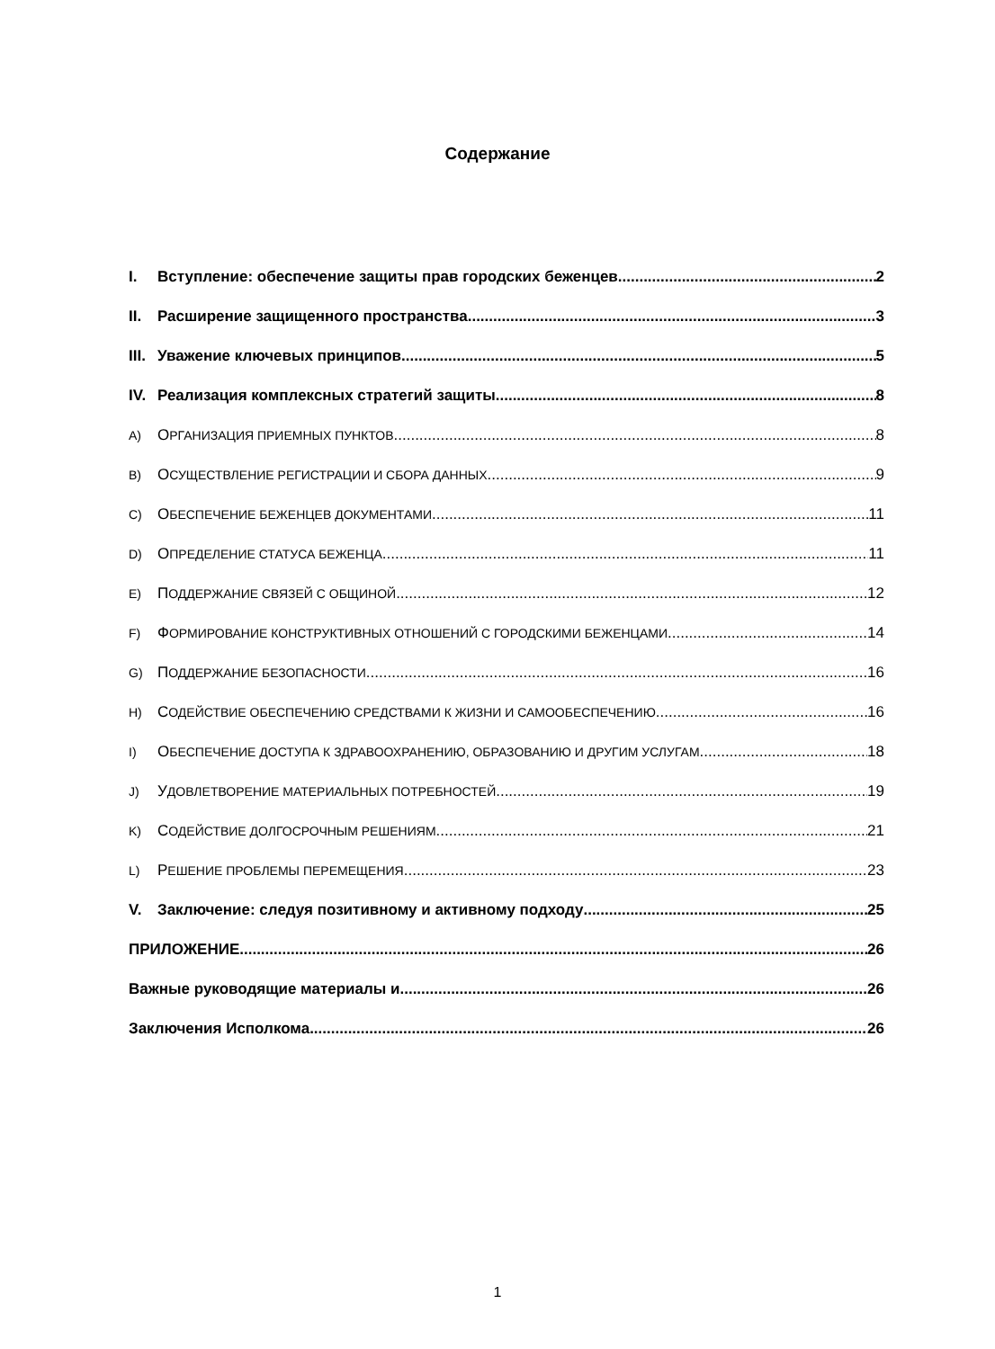Содержание
I. Вступление: обеспечение защиты прав городских беженцев 2
II. Расширение защищенного пространства 3
III. Уважение ключевых принципов 5
IV. Реализация комплексных стратегий защиты 8
A) ОРГАНИЗАЦИЯ ПРИЕМНЫХ ПУНКТОВ 8
B) ОСУЩЕСТВЛЕНИЕ РЕГИСТРАЦИИ И СБОРА ДАННЫХ 9
C) ОБЕСПЕЧЕНИЕ БЕЖЕНЦЕВ ДОКУМЕНТАМИ 11
D) ОПРЕДЕЛЕНИЕ СТАТУСА БЕЖЕНЦА 11
E) ПОДДЕРЖАНИЕ СВЯЗЕЙ С ОБЩИНОЙ 12
F) ФОРМИРОВАНИЕ КОНСТРУКТИВНЫХ ОТНОШЕНИЙ С ГОРОДСКИМИ БЕЖЕНЦАМИ 14
G) ПОДДЕРЖАНИЕ БЕЗОПАСНОСТИ 16
H) СОДЕЙСТВИЕ ОБЕСПЕЧЕНИЮ СРЕДСТВАМИ К ЖИЗНИ И САМООБЕСПЕЧЕНИЮ 16
I) ОБЕСПЕЧЕНИЕ ДОСТУПА К ЗДРАВООХРАНЕНИЮ, ОБРАЗОВАНИЮ И ДРУГИМ УСЛУГАМ 18
J) УДОВЛЕТВОРЕНИЕ МАТЕРИАЛЬНЫХ ПОТРЕБНОСТЕЙ 19
K) СОДЕЙСТВИЕ ДОЛГОСРОЧНЫМ РЕШЕНИЯМ 21
L) РЕШЕНИЕ ПРОБЛЕМЫ ПЕРЕМЕЩЕНИЯ 23
V. Заключение: следуя позитивному и активному подходу 25
ПРИЛОЖЕНИЕ 26
Важные руководящие материалы и 26
Заключения Исполкома 26
1